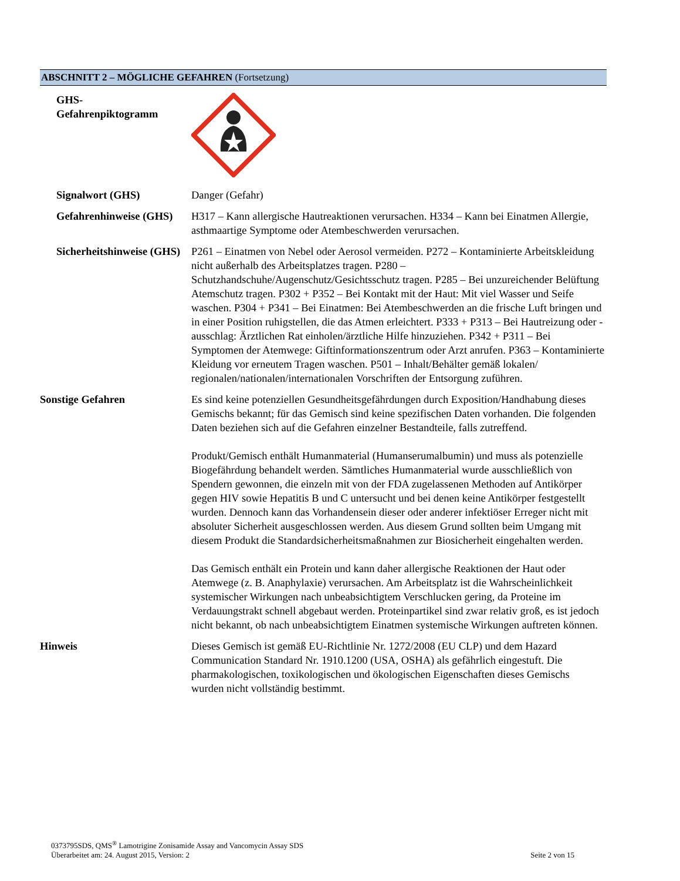ABSCHNITT 2 – MÖGLICHE GEFAHREN (Fortsetzung)
GHS-
Gefahrenpiktogramm
Signalwort (GHS) Danger (Gefahr)
Gefahrenhinweise (GHS)
H317 – Kann allergische Hautreaktionen verursachen. H334 – Kann bei Einatmen Allergie, asthmaartige Symptome oder Atembeschwerden verursachen.
Sicherheitshinweise (GHS)
P261 – Einatmen von Nebel oder Aerosol vermeiden. P272 – Kontaminierte Arbeitskleidung nicht außerhalb des Arbeitsplatzes tragen. P280 – Schutzhandschuhe/Augenschutz/Gesichtsschutz tragen. P285 – Bei unzureichender Belüftung Atemschutz tragen. P302 + P352 – Bei Kontakt mit der Haut: Mit viel Wasser und Seife waschen. P304 + P341 – Bei Einatmen: Bei Atembeschwerden an die frische Luft bringen und in einer Position ruhigstellen, die das Atmen erleichtert. P333 + P313 – Bei Hautreizung oder -ausschlag: Ärztlichen Rat einholen/ärztliche Hilfe hinzuziehen. P342 + P311 – Bei Symptomen der Atemwege: Giftinformationszentrum oder Arzt anrufen. P363 – Kontaminierte Kleidung vor erneutem Tragen waschen. P501 – Inhalt/Behälter gemäß lokalen/ regionalen/nationalen/internationalen Vorschriften der Entsorgung zuführen.
Sonstige Gefahren Es sind keine potenziellen Gesundheitsgefährdungen durch Exposition/Handhabung dieses Gemischs bekannt; für das Gemisch sind keine spezifischen Daten vorhanden. Die folgenden Daten beziehen sich auf die Gefahren einzelner Bestandteile, falls zutreffend.
Produkt/Gemisch enthält Humanmaterial (Humanserumalbumin) und muss als potenzielle Biogefährdung behandelt werden. Sämtliches Humanmaterial wurde ausschließlich von Spendern gewonnen, die einzeln mit von der FDA zugelassenen Methoden auf Antikörper gegen HIV sowie Hepatitis B und C untersucht und bei denen keine Antikörper festgestellt wurden. Dennoch kann das Vorhandensein dieser oder anderer infektiöser Erreger nicht mit absoluter Sicherheit ausgeschlossen werden. Aus diesem Grund sollten beim Umgang mit diesem Produkt die Standardsicherheitsmaßnahmen zur Biosicherheit eingehalten werden.
Das Gemisch enthält ein Protein und kann daher allergische Reaktionen der Haut oder Atemwege (z. B. Anaphylaxie) verursachen. Am Arbeitsplatz ist die Wahrscheinlichkeit systemischer Wirkungen nach unbeabsichtigtem Verschlucken gering, da Proteine im Verdauungstrakt schnell abgebaut werden. Proteinpartikel sind zwar relativ groß, es ist jedoch nicht bekannt, ob nach unbeabsichtigtem Einatmen systemische Wirkungen auftreten können.
Hinweis Dieses Gemisch ist gemäß EU-Richtlinie Nr. 1272/2008 (EU CLP) und dem Hazard Communication Standard Nr. 1910.1200 (USA, OSHA) als gefährlich eingestuft. Die pharmakologischen, toxikologischen und ökologischen Eigenschaften dieses Gemischs wurden nicht vollständig bestimmt.
0373795SDS, QMS<sup>®</sup> Lamotrigine Zonisamide Assay and Vancomycin Assay SDS
Überarbeitet am: 24. August 2015, Version: 2 Seite 2 von 15